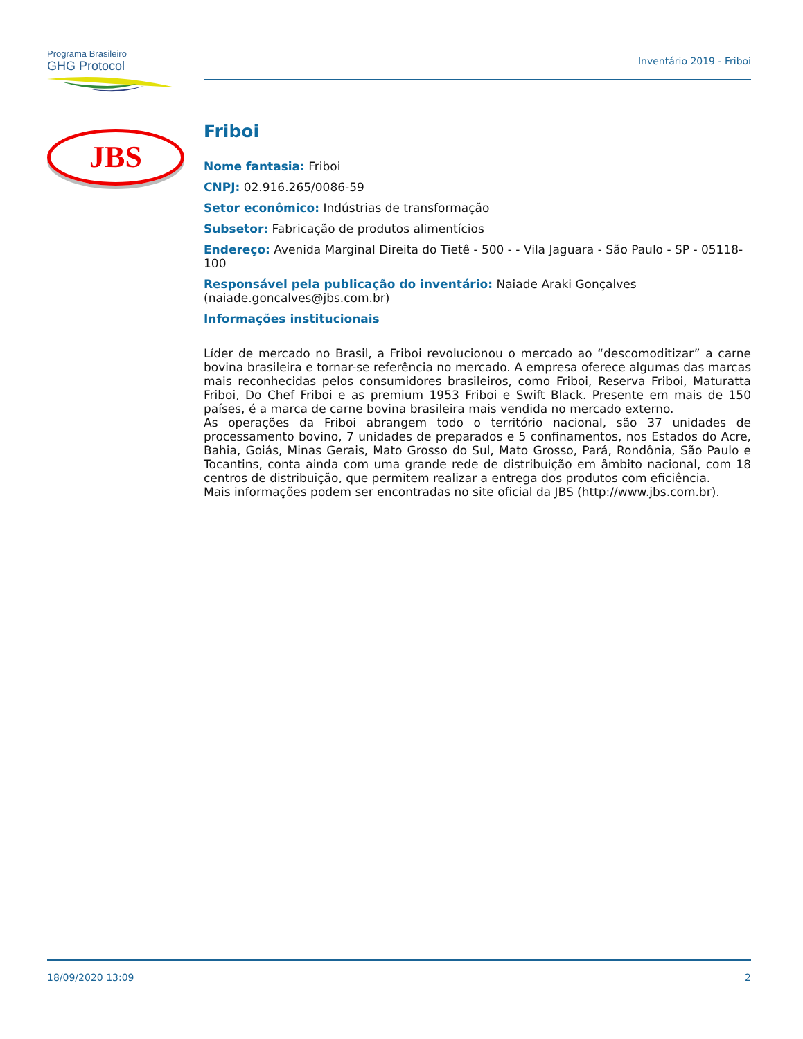Programa Brasileiro
GHG Protocol
Inventário 2019 - Friboi
JBS
Friboi
Nome fantasia: Friboi
CNPJ: 02.916.265/0086-59
Setor econômico: Indústrias de transformação
Subsetor: Fabricação de produtos alimentícios
Endereço: Avenida Marginal Direita do Tietê - 500 - - Vila Jaguara - São Paulo - SP - 05118-100
Responsável pela publicação do inventário: Naiade Araki Gonçalves (naiade.goncalves@jbs.com.br)
Informações institucionais
Líder de mercado no Brasil, a Friboi revolucionou o mercado ao “descomoditizar” a carne bovina brasileira e tornar-se referência no mercado. A empresa oferece algumas das marcas mais reconhecidas pelos consumidores brasileiros, como Friboi, Reserva Friboi, Maturatta Friboi, Do Chef Friboi e as premium 1953 Friboi e Swift Black. Presente em mais de 150 países, é a marca de carne bovina brasileira mais vendida no mercado externo.
As operações da Friboi abrangem todo o território nacional, são 37 unidades de processamento bovino, 7 unidades de preparados e 5 confinamentos, nos Estados do Acre, Bahia, Goiás, Minas Gerais, Mato Grosso do Sul, Mato Grosso, Pará, Rondônia, São Paulo e Tocantins, conta ainda com uma grande rede de distribuição em âmbito nacional, com 18 centros de distribuição, que permitem realizar a entrega dos produtos com eficiência.
Mais informações podem ser encontradas no site oficial da JBS (http://www.jbs.com.br).
18/09/2020 13:09 2